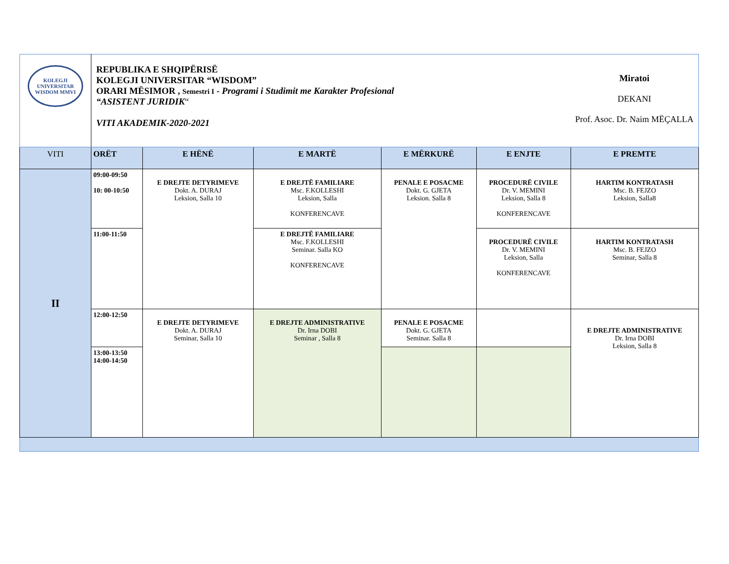| KOLEGJI UNIVERSITAR WISDOM MMVI | REPUBLIKA E SHQIPËRISË KOLEGJI UNIVERSITAR “WISDOM” ORARI MËSIMOR , Semestri I - Programi i Studimit me Karakter Profesional “ASISTENT JURIDIK “ VITI AKADEMIK-2020-2021 Miratoi DEKANI Prof. Asoc. Dr. Naim MËÇALLA | | | | | |
| VITI | ORËT | E HËNË | E MARTË | E MËRKURË | E ENJTE | E PREMTE |
| II | 09:00-09:50 10: 00-10:50 | E DREJTE DETYRIMEVE Dokt. A. DURAJ Leksion, Salla 10 | E DREJTË FAMILIARE Msc. F.KOLLESHI Leksion, Salla KONFERENCAVE | PENALE E POSACME Dokt. G. GJETA Leksion. Salla 8 | PROCEDURË CIVILE Dr. V. MEMINI Leksion, Salla 8 KONFERENCAVE | HARTIM KONTRATASH Msc. B. FEJZO Leksion, Salla8 |
| | 11:00-11:50 | | E DREJTË FAMILIARE Msc. F.KOLLESHI Seminar. Salla KO KONFERENCAVE | | PROCEDURË CIVILE Dr. V. MEMINI Leksion, Salla KONFERENCAVE | HARTIM KONTRATASH Msc. B. FEJZO Seminar, Salla 8 |
| | 12:00-12:50 | E DREJTE DETYRIMEVE Dokt. A. DURAJ Seminar, Salla 10 | E DREJTE ADMINISTRATIVE Dr. Irna DOBI Seminar , Salla 8 | PENALE E POSACME Dokt. G. GJETA Seminar. Salla 8 | | E DREJTE ADMINISTRATIVE Dr. Irna DOBI Leksion, Salla 8 |
| | 13:00-13:50 14:00-14:50 | | | | | |